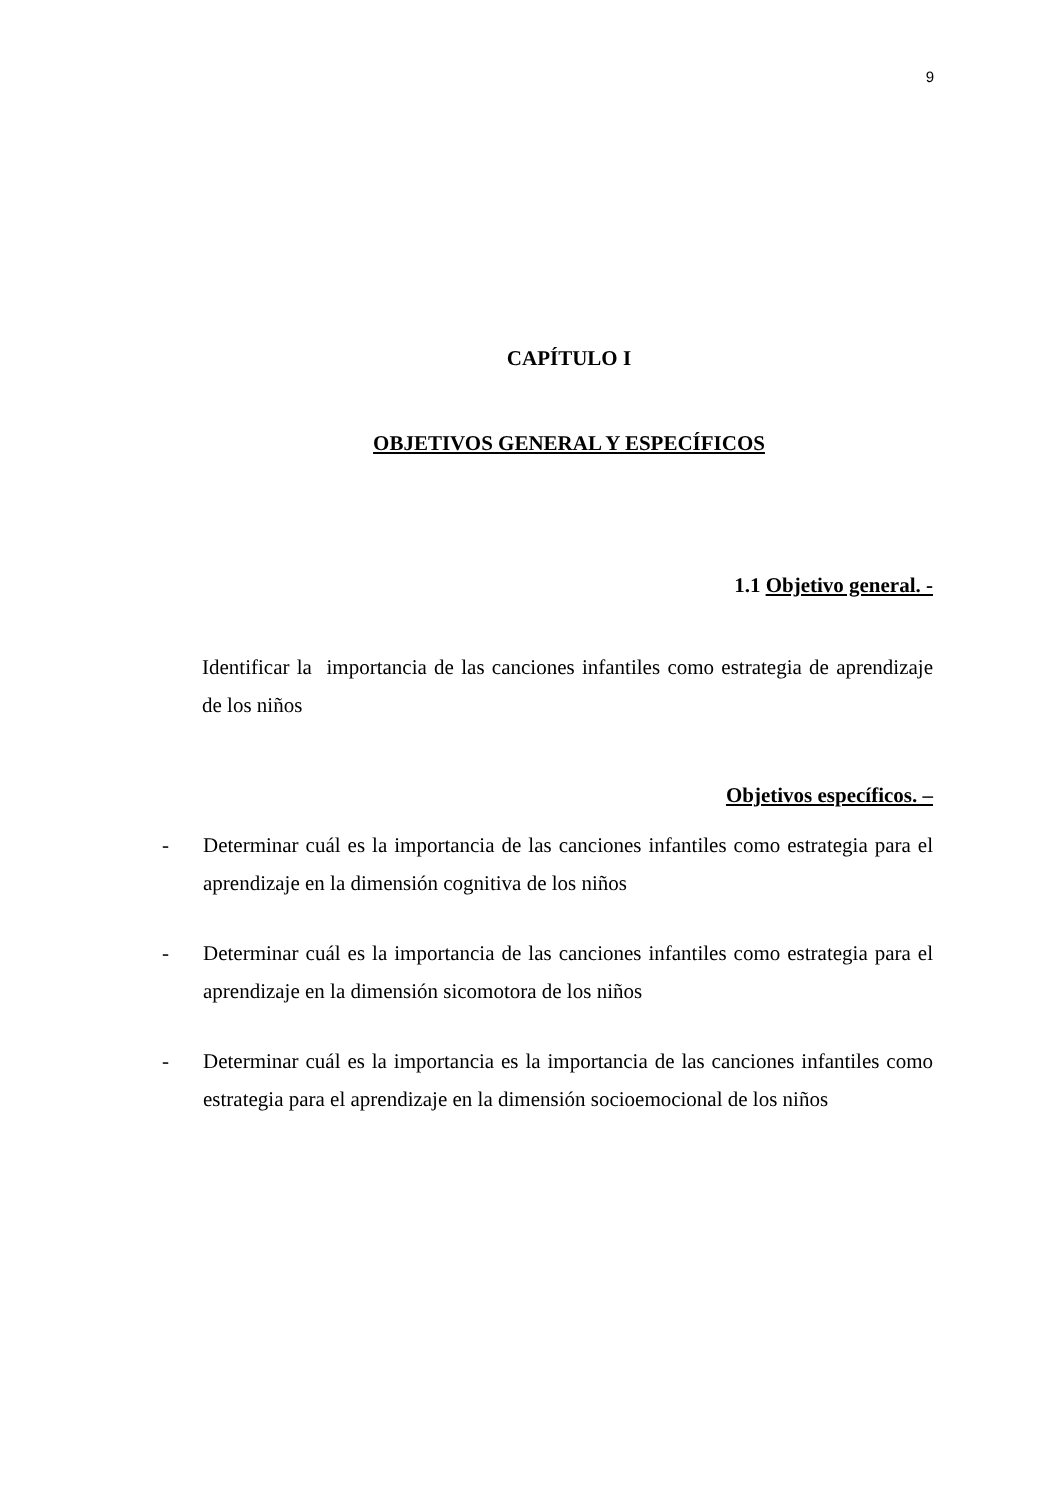9
CAPÍTULO I
OBJETIVOS GENERAL Y ESPECÍFICOS
1.1 Objetivo general. -
Identificar la importancia de las canciones infantiles como estrategia de aprendizaje de los niños
Objetivos específicos. –
- Determinar cuál es la importancia de las canciones infantiles como estrategia para el aprendizaje en la dimensión cognitiva de los niños
- Determinar cuál es la importancia de las canciones infantiles como estrategia para el aprendizaje en la dimensión sicomotora de los niños
- Determinar cuál es la importancia es la importancia de las canciones infantiles como estrategia para el aprendizaje en la dimensión socioemocional de los niños